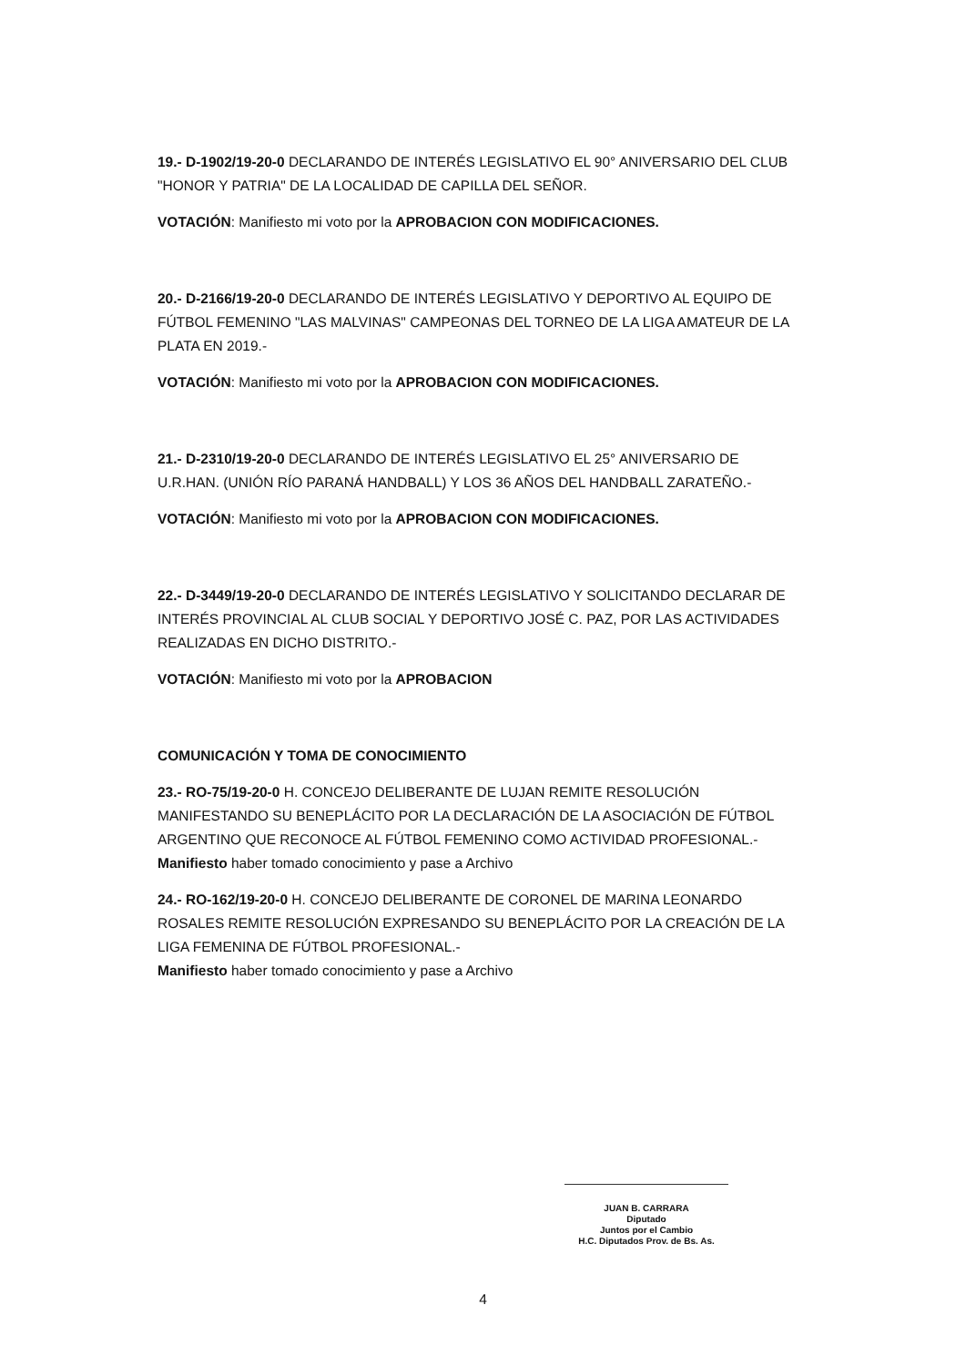19.- D-1902/19-20-0 DECLARANDO DE INTERÉS LEGISLATIVO EL 90° ANIVERSARIO DEL CLUB "HONOR Y PATRIA" DE LA LOCALIDAD DE CAPILLA DEL SEÑOR.
VOTACIÓN: Manifiesto mi voto por la APROBACION CON MODIFICACIONES.
20.- D-2166/19-20-0 DECLARANDO DE INTERÉS LEGISLATIVO Y DEPORTIVO AL EQUIPO DE FÚTBOL FEMENINO "LAS MALVINAS" CAMPEONAS DEL TORNEO DE LA LIGA AMATEUR DE LA PLATA EN 2019.-
VOTACIÓN: Manifiesto mi voto por la APROBACION CON MODIFICACIONES.
21.- D-2310/19-20-0 DECLARANDO DE INTERÉS LEGISLATIVO EL 25° ANIVERSARIO DE U.R.HAN. (UNIÓN RÍO PARANÁ HANDBALL) Y LOS 36 AÑOS DEL HANDBALL ZARATEÑO.-
VOTACIÓN: Manifiesto mi voto por la APROBACION CON MODIFICACIONES.
22.- D-3449/19-20-0 DECLARANDO DE INTERÉS LEGISLATIVO Y SOLICITANDO DECLARAR DE INTERÉS PROVINCIAL AL CLUB SOCIAL Y DEPORTIVO JOSÉ C. PAZ, POR LAS ACTIVIDADES REALIZADAS EN DICHO DISTRITO.-
VOTACIÓN: Manifiesto mi voto por la APROBACION
COMUNICACIÓN Y TOMA DE CONOCIMIENTO
23.- RO-75/19-20-0 H. CONCEJO DELIBERANTE DE LUJAN REMITE RESOLUCIÓN MANIFESTANDO SU BENEPLÁCITO POR LA DECLARACIÓN DE LA ASOCIACIÓN DE FÚTBOL ARGENTINO QUE RECONOCE AL FÚTBOL FEMENINO COMO ACTIVIDAD PROFESIONAL.-
Manifiesto haber tomado conocimiento y pase a Archivo
24.- RO-162/19-20-0 H. CONCEJO DELIBERANTE DE CORONEL DE MARINA LEONARDO ROSALES REMITE RESOLUCIÓN EXPRESANDO SU BENEPLÁCITO POR LA CREACIÓN DE LA LIGA FEMENINA DE FÚTBOL PROFESIONAL.-
Manifiesto haber tomado conocimiento y pase a Archivo
JUAN B. CARRARA
Diputado
Juntos por el Cambio
H.C. Diputados Prov. de Bs. As.
4